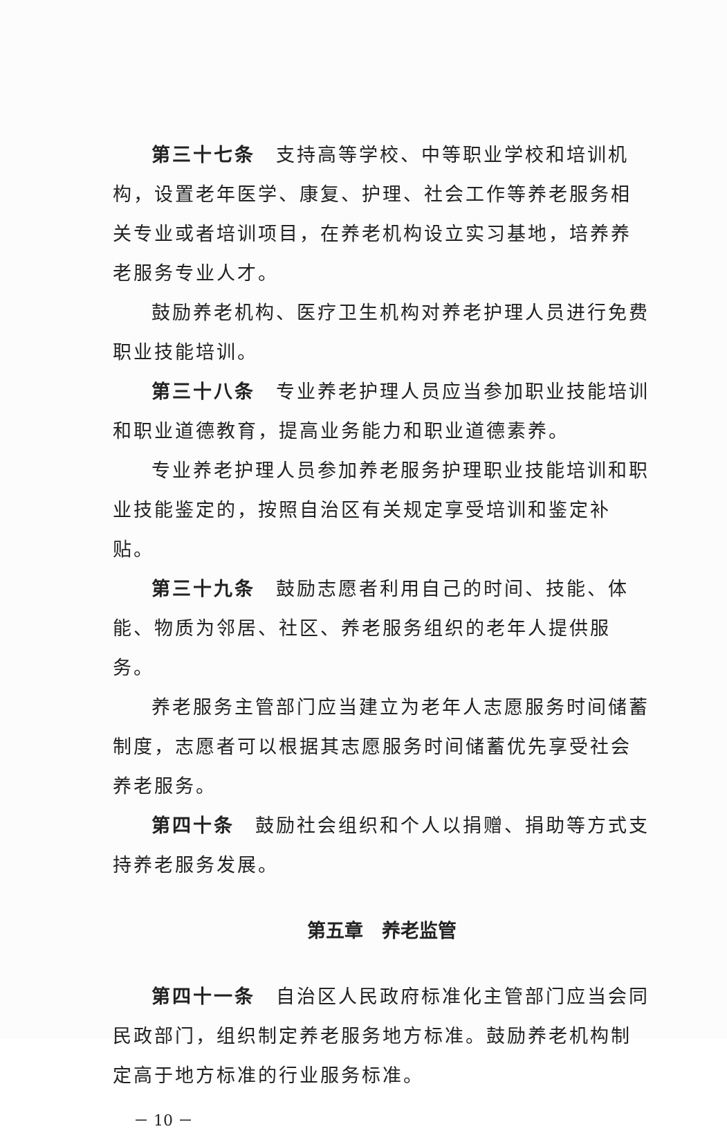第三十七条　支持高等学校、中等职业学校和培训机构，设置老年医学、康复、护理、社会工作等养老服务相关专业或者培训项目，在养老机构设立实习基地，培养养老服务专业人才。
鼓励养老机构、医疗卫生机构对养老护理人员进行免费职业技能培训。
第三十八条　专业养老护理人员应当参加职业技能培训和职业道德教育，提高业务能力和职业道德素养。
专业养老护理人员参加养老服务护理职业技能培训和职业技能鉴定的，按照自治区有关规定享受培训和鉴定补贴。
第三十九条　鼓励志愿者利用自己的时间、技能、体能、物质为邻居、社区、养老服务组织的老年人提供服务。
养老服务主管部门应当建立为老年人志愿服务时间储蓄制度，志愿者可以根据其志愿服务时间储蓄优先享受社会养老服务。
第四十条　鼓励社会组织和个人以捐赠、捐助等方式支持养老服务发展。
第五章　养老监管
第四十一条　自治区人民政府标准化主管部门应当会同民政部门，组织制定养老服务地方标准。鼓励养老机构制定高于地方标准的行业服务标准。
－ 10 －